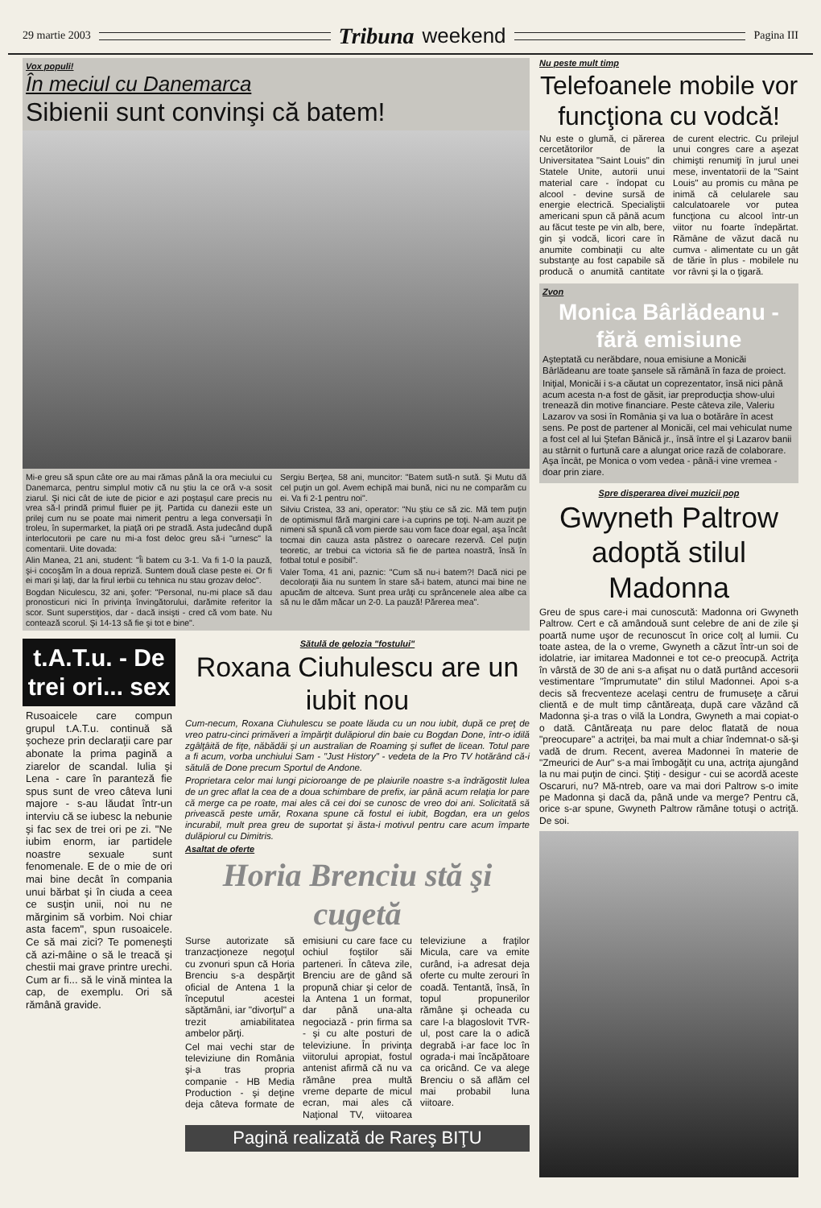29 martie 2003 Tribuna weekend Pagina III
Vox populi!
În meciul cu Danemarca
Sibienii sunt convinşi că batem!
Mi-e greu să spun câte ore au mai rămas până la ora meciului cu Danemarca, pentru simplul motiv că nu ştiu la ce oră v-a sosit ziarul. Şi nici cât de iute de picior e azi poştaşul care precis nu vrea să-l prindă primul fluier pe jiţ. Partida cu danezii este un prilej cum nu se poate mai nimerit pentru a lega conversaţii în troleu, în supermarket, la piaţă ori pe stradă. Asta judecând după interlocutorii pe care nu mi-a fost deloc greu să-i "urnesc" la comentarii. Uite dovada:
Alin Manea, 21 ani, student: "Îi batem cu 3-1. Va fi 1-0 la pauză, şi-i cocoşăm în a doua repriză. Suntem două clase peste ei. Or fi ei mari şi laţi, dar la firul ierbii cu tehnica nu stau grozav deloc".
Bogdan Niculescu, 32 ani, şofer: "Personal, nu-mi place să dau pronosticuri nici în privinţa învingătorului, darămite referitor la scor. Sunt superstiţios, dar - dacă insişti - cred că vom bate. Nu contează scorul. Şi 14-13 să fie şi tot e bine".
Sergiu Berţea, 58 ani, muncitor: "Batem sută-n sută. Şi Mutu dă cel puţin un gol. Avem echipă mai bună, nici nu ne comparăm cu ei. Va fi 2-1 pentru noi".
Silviu Cristea, 33 ani, operator: "Nu ştiu ce să zic. Mă tem puţin de optimismul fără margini care i-a cuprins pe toţi. N-am auzit pe nimeni să spună că vom pierde sau vom face doar egal, aşa încât tocmai din cauza asta păstrez o oarecare rezervă. Cel puţin teoretic, ar trebui ca victoria să fie de partea noastră, însă în fotbal totul e posibil".
Valer Toma, 41 ani, paznic: "Cum să nu-i batem?! Dacă nici pe decoloraţii ăia nu suntem în stare să-i batem, atunci mai bine ne apucăm de altceva. Sunt prea urâţi cu sprâncenele alea albe ca să nu le dăm măcar un 2-0. La pauză! Părerea mea".
t.A.T.u. - De trei ori... sex
Rusoaicele care compun grupul t.A.T.u. continuă să şocheze prin declaraţii care par abonate la prima pagină a ziarelor de scandal. Iulia şi Lena - care în paranteză fie spus sunt de vreo câteva luni majore - s-au lăudat într-un interviu că se iubesc la nebunie şi fac sex de trei ori pe zi. "Ne iubim enorm, iar partidele noastre sexuale sunt fenomenale. E de o mie de ori mai bine decât în compania unui bărbat şi în ciuda a ceea ce susţin unii, noi nu ne mărginim să vorbim. Noi chiar asta facem", spun rusoaicele. Ce să mai zici? Te pomeneşti că azi-mâine o să le treacă şi chestii mai grave printre urechi. Cum ar fi... să le vină mintea la cap, de exemplu. Ori să rămână gravide.
Sătulă de gelozia "fostului"
Roxana Ciuhulescu are un iubit nou
Cum-necum, Roxana Ciuhulescu se poate lăuda cu un nou iubit, după ce preţ de vreo patru-cinci primăveri a împărţit dulăpiorul din baie cu Bogdan Done, într-o idilă zgâlţâită de fiţe, năbădăi şi un australian de Roaming şi suflet de licean. Totul pare a fi acum, vorba unchiului Sam - "Just History" - vedeta de la Pro TV hotărând că-i sătulă de Done precum Sportul de Andone.
Proprietara celor mai lungi picioroange de pe plaiurile noastre s-a îndrăgostit lulea de un grec aflat la cea de a doua schimbare de prefix, iar până acum relaţia lor pare că merge ca pe roate, mai ales că cei doi se cunosc de vreo doi ani. Solicitată să privească peste umăr, Roxana spune că fostul ei iubit, Bogdan, era un gelos incurabil, mult prea greu de suportat şi ăsta-i motivul pentru care acum împarte dulăpiorul cu Dimitris.
Asaltat de oferte
Horia Brenciu stă şi cugetă
Surse autorizate să tranzacţioneze negoţul cu zvonuri spun că Horia Brenciu s-a despărţit oficial de Antena 1 la începutul acestei săptămâni, iar "divorţul" a trezit amiabilitatea ambelor părţi.
Cel mai vechi star de televiziune din România şi-a tras propria companie - HB Media Production - şi deţine deja câteva formate de emisiuni cu care face cu ochiul foştilor săi parteneri. În câteva zile, Brenciu are de gând să propună chiar şi celor de la Antena 1 un format, dar până una-alta negociază - prin firma sa - şi cu alte posturi de televiziune. În privinţa viitorului apropiat, fostul antenist afirmă că nu va rămâne prea multă vreme departe de micul ecran, mai ales că Naţional TV, viitoarea televiziune a fraţilor Micula, care va emite curând, i-a adresat deja oferte cu multe zerouri în coadă. Tentantă, însă, în topul propunerilor rămâne şi ocheada cu care l-a blagoslovit TVR-ul, post care la o adică degrabă i-ar face loc în ograda-i mai încăpătoare ca oricând. Ce va alege Brenciu o să aflăm cel mai probabil luna viitoare.
Pagină realizată de Rareş BIŢU
Nu peste mult timp
Telefoanele mobile vor funcţiona cu vodcă!
Nu este o glumă, ci părerea cercetătorilor de la Universitatea "Saint Louis" din Statele Unite, autorii unui material care - îndopat cu alcool - devine sursă de energie electrică. Specialiştii americani spun că până acum au făcut teste pe vin alb, bere, gin şi vodcă, licori care în anumite combinaţii cu alte substanţe au fost capabile să producă o anumită cantitate de curent electric. Cu prilejul unui congres care a aşezat chimişti renumiţi în jurul unei mese, inventatorii de la "Saint Louis" au promis cu mâna pe inimă că celularele sau calculatoarele vor putea funcţiona cu alcool într-un viitor nu foarte îndepărtat. Rămâne de văzut dacă nu cumva - alimentate cu un gât de tărie în plus - mobilele nu vor râvni şi la o ţigară.
Zvon
Monica Bârlădeanu - fără emisiune
Aşteptată cu nerăbdare, noua emisiune a Monicăi Bârlădeanu are toate şansele să rămână în faza de proiect.
Iniţial, Monicăi i s-a căutat un coprezentator, însă nici până acum acesta n-a fost de găsit, iar preproducţia show-ului trenează din motive financiare. Peste câteva zile, Valeriu Lazarov va sosi în România şi va lua o botărâre în acest sens. Pe post de partener al Monicăi, cel mai vehiculat nume a fost cel al lui Ştefan Bănică jr., însă între el şi Lazarov banii au stârnit o furtună care a alungat orice rază de colaborare. Aşa încât, pe Monica o vom vedea - până-i vine vremea - doar prin ziare.
Spre disperarea divei muzicii pop
Gwyneth Paltrow adoptă stilul Madonna
Greu de spus care-i mai cunoscută: Madonna ori Gwyneth Paltrow. Cert e că amândouă sunt celebre de ani de zile şi poartă nume uşor de recunoscut în orice colţ al lumii. Cu toate astea, de la o vreme, Gwyneth a căzut într-un soi de idolatrie, iar imitarea Madonnei e tot ce-o preocupă. Actriţa în vârstă de 30 de ani s-a afişat nu o dată purtând accesorii vestimentare "împrumutate" din stilul Madonnei. Apoi s-a decis să frecventeze acelaşi centru de frumuseţe a cărui clientă e de mult timp cântăreaţa, după care văzând că Madonna şi-a tras o vilă la Londra, Gwyneth a mai copiat-o o dată. Cântăreaţa nu pare deloc flatată de noua "preocupare" a actriţei, ba mai mult a chiar îndemnat-o să-şi vadă de drum. Recent, averea Madonnei în materie de "Zmeurici de Aur" s-a mai îmbogăţit cu una, actriţa ajungând la nu mai puţin de cinci. Ştiţi - desigur - cui se acordă aceste Oscaruri, nu? Mă-ntreb, oare va mai dori Paltrow s-o imite pe Madonna şi dacă da, până unde va merge? Pentru că, orice s-ar spune, Gwyneth Paltrow rămâne totuşi o actriţă. De soi.